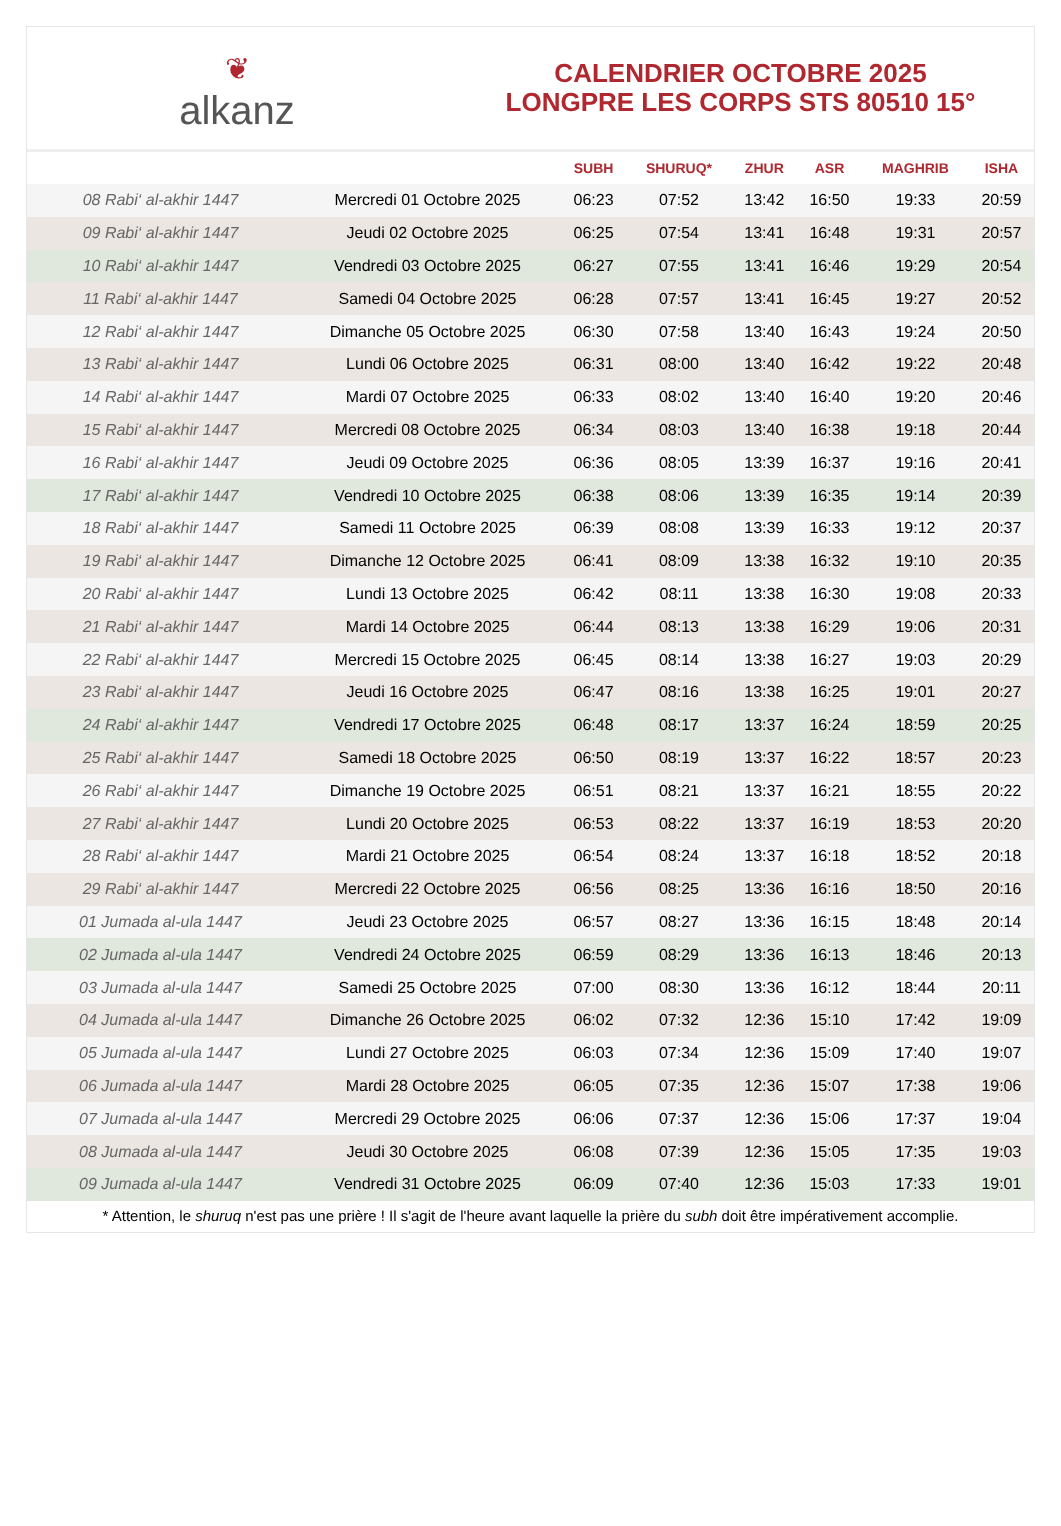❦
alkanz
CALENDRIER OCTOBRE 2025
LONGPRE LES CORPS STS 80510 15°
| | | SUBH | SHURUQ* | ZHUR | ASR | MAGHRIB | ISHA |
| --- | --- | --- | --- | --- | --- | --- | --- |
| 08 Rabi‘ al-akhir 1447 | Mercredi 01 Octobre 2025 | 06:23 | 07:52 | 13:42 | 16:50 | 19:33 | 20:59 |
| 09 Rabi‘ al-akhir 1447 | Jeudi 02 Octobre 2025 | 06:25 | 07:54 | 13:41 | 16:48 | 19:31 | 20:57 |
| 10 Rabi‘ al-akhir 1447 | Vendredi 03 Octobre 2025 | 06:27 | 07:55 | 13:41 | 16:46 | 19:29 | 20:54 |
| 11 Rabi‘ al-akhir 1447 | Samedi 04 Octobre 2025 | 06:28 | 07:57 | 13:41 | 16:45 | 19:27 | 20:52 |
| 12 Rabi‘ al-akhir 1447 | Dimanche 05 Octobre 2025 | 06:30 | 07:58 | 13:40 | 16:43 | 19:24 | 20:50 |
| 13 Rabi‘ al-akhir 1447 | Lundi 06 Octobre 2025 | 06:31 | 08:00 | 13:40 | 16:42 | 19:22 | 20:48 |
| 14 Rabi‘ al-akhir 1447 | Mardi 07 Octobre 2025 | 06:33 | 08:02 | 13:40 | 16:40 | 19:20 | 20:46 |
| 15 Rabi‘ al-akhir 1447 | Mercredi 08 Octobre 2025 | 06:34 | 08:03 | 13:40 | 16:38 | 19:18 | 20:44 |
| 16 Rabi‘ al-akhir 1447 | Jeudi 09 Octobre 2025 | 06:36 | 08:05 | 13:39 | 16:37 | 19:16 | 20:41 |
| 17 Rabi‘ al-akhir 1447 | Vendredi 10 Octobre 2025 | 06:38 | 08:06 | 13:39 | 16:35 | 19:14 | 20:39 |
| 18 Rabi‘ al-akhir 1447 | Samedi 11 Octobre 2025 | 06:39 | 08:08 | 13:39 | 16:33 | 19:12 | 20:37 |
| 19 Rabi‘ al-akhir 1447 | Dimanche 12 Octobre 2025 | 06:41 | 08:09 | 13:38 | 16:32 | 19:10 | 20:35 |
| 20 Rabi‘ al-akhir 1447 | Lundi 13 Octobre 2025 | 06:42 | 08:11 | 13:38 | 16:30 | 19:08 | 20:33 |
| 21 Rabi‘ al-akhir 1447 | Mardi 14 Octobre 2025 | 06:44 | 08:13 | 13:38 | 16:29 | 19:06 | 20:31 |
| 22 Rabi‘ al-akhir 1447 | Mercredi 15 Octobre 2025 | 06:45 | 08:14 | 13:38 | 16:27 | 19:03 | 20:29 |
| 23 Rabi‘ al-akhir 1447 | Jeudi 16 Octobre 2025 | 06:47 | 08:16 | 13:38 | 16:25 | 19:01 | 20:27 |
| 24 Rabi‘ al-akhir 1447 | Vendredi 17 Octobre 2025 | 06:48 | 08:17 | 13:37 | 16:24 | 18:59 | 20:25 |
| 25 Rabi‘ al-akhir 1447 | Samedi 18 Octobre 2025 | 06:50 | 08:19 | 13:37 | 16:22 | 18:57 | 20:23 |
| 26 Rabi‘ al-akhir 1447 | Dimanche 19 Octobre 2025 | 06:51 | 08:21 | 13:37 | 16:21 | 18:55 | 20:22 |
| 27 Rabi‘ al-akhir 1447 | Lundi 20 Octobre 2025 | 06:53 | 08:22 | 13:37 | 16:19 | 18:53 | 20:20 |
| 28 Rabi‘ al-akhir 1447 | Mardi 21 Octobre 2025 | 06:54 | 08:24 | 13:37 | 16:18 | 18:52 | 20:18 |
| 29 Rabi‘ al-akhir 1447 | Mercredi 22 Octobre 2025 | 06:56 | 08:25 | 13:36 | 16:16 | 18:50 | 20:16 |
| 01 Jumada al-ula 1447 | Jeudi 23 Octobre 2025 | 06:57 | 08:27 | 13:36 | 16:15 | 18:48 | 20:14 |
| 02 Jumada al-ula 1447 | Vendredi 24 Octobre 2025 | 06:59 | 08:29 | 13:36 | 16:13 | 18:46 | 20:13 |
| 03 Jumada al-ula 1447 | Samedi 25 Octobre 2025 | 07:00 | 08:30 | 13:36 | 16:12 | 18:44 | 20:11 |
| 04 Jumada al-ula 1447 | Dimanche 26 Octobre 2025 | 06:02 | 07:32 | 12:36 | 15:10 | 17:42 | 19:09 |
| 05 Jumada al-ula 1447 | Lundi 27 Octobre 2025 | 06:03 | 07:34 | 12:36 | 15:09 | 17:40 | 19:07 |
| 06 Jumada al-ula 1447 | Mardi 28 Octobre 2025 | 06:05 | 07:35 | 12:36 | 15:07 | 17:38 | 19:06 |
| 07 Jumada al-ula 1447 | Mercredi 29 Octobre 2025 | 06:06 | 07:37 | 12:36 | 15:06 | 17:37 | 19:04 |
| 08 Jumada al-ula 1447 | Jeudi 30 Octobre 2025 | 06:08 | 07:39 | 12:36 | 15:05 | 17:35 | 19:03 |
| 09 Jumada al-ula 1447 | Vendredi 31 Octobre 2025 | 06:09 | 07:40 | 12:36 | 15:03 | 17:33 | 19:01 |
* Attention, le shuruq n'est pas une prière ! Il s'agit de l'heure avant laquelle la prière du subh doit être impérativement accomplie.